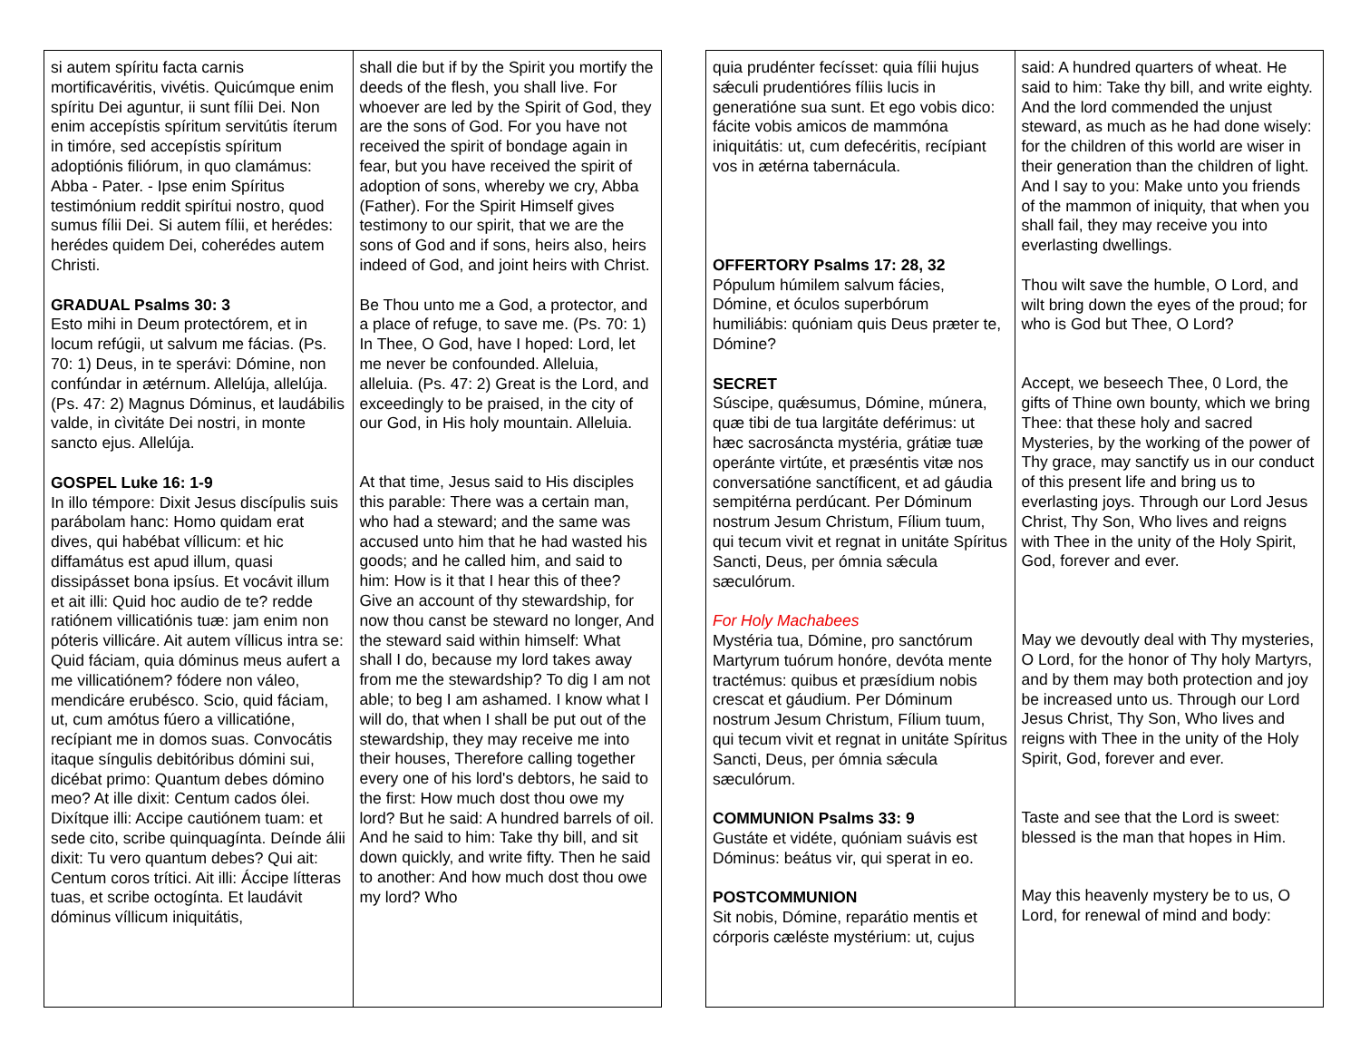| si autem spíritu facta carnis mortificavéritis, vivétis. Quicúmque enim spíritu Dei aguntur, ii sunt fílii Dei. Non enim accepístis spíritum servitútis íterum in timóre, sed accepístis spíritum adoptiónis filiórum, in quo clamámus: Abba - Pater. - Ipse enim Spíritus testimónium reddit spirítui nostro, quod sumus fílii Dei. Si autem fílii, et herédes: herédes quidem Dei, coherédes autem Christi. GRADUAL Psalms 30: 3 Esto mihi in Deum protectórem, et in locum refúgii, ut salvum me fácias. (Ps. 70: 1) Deus, in te sperávi: Dómine, non confúndar in ætérnum. Allelúja, allelúja. (Ps. 47: 2) Magnus Dóminus, et laudábilis valde, in cìvitáte Dei nostri, in monte sancto ejus. Allelúja. GOSPEL Luke 16: 1-9 In illo témpore: Dixit Jesus discípulis suis parábolam hanc: Homo quidam erat dives, qui habébat víllicum: et hic diffamátus est apud illum, quasi dissipásset bona ipsíus. Et vocávit illum et ait illi: Quid hoc audio de te? redde ratiónem villicatiónis tuæ: jam enim non póteris villicáre. Ait autem víllicus intra se: Quid fáciam, quia dóminus meus aufert a me villicatiónem? fódere non váleo, mendicáre erubésco. Scio, quid fáciam, ut, cum amótus fúero a villicatióne, recípiant me in domos suas. Convocátis itaque síngulis debitóribus dómini sui, dicébat primo: Quantum debes dómino meo? At ille dixit: Centum cados ólei. Dixítque illi: Accipe cautiónem tuam: et sede cito, scribe quinquagínta. Deínde álii dixit: Tu vero quantum debes? Qui ait: Centum coros trítici. Ait illi: Áccipe lítteras tuas, et scribe octogínta. Et laudávit dóminus víllicum iniquitátis, | shall die but if by the Spirit you mortify the deeds of the flesh, you shall live. For whoever are led by the Spirit of God, they are the sons of God. For you have not received the spirit of bondage again in fear, but you have received the spirit of adoption of sons, whereby we cry, Abba (Father). For the Spirit Himself gives testimony to our spirit, that we are the sons of God and if sons, heirs also, heirs indeed of God, and joint heirs with Christ. Be Thou unto me a God, a protector, and a place of refuge, to save me. (Ps. 70: 1) In Thee, O God, have I hoped: Lord, let me never be confounded. Alleluia, alleluia. (Ps. 47: 2) Great is the Lord, and exceedingly to be praised, in the city of our God, in His holy mountain. Alleluia. At that time, Jesus said to His disciples this parable: There was a certain man, who had a steward; and the same was accused unto him that he had wasted his goods; and he called him, and said to him: How is it that I hear this of thee? Give an account of thy stewardship, for now thou canst be steward no longer, And the steward said within himself: What shall I do, because my lord takes away from me the stewardship? To dig I am not able; to beg I am ashamed. I know what I will do, that when I shall be put out of the stewardship, they may receive me into their houses, Therefore calling together every one of his lord's debtors, he said to the first: How much dost thou owe my lord? But he said: A hundred barrels of oil. And he said to him: Take thy bill, and sit down quickly, and write fifty. Then he said to another: And how much dost thou owe my lord? Who |
| quia prudénter fecísset: quia fílii hujus sǽculi prudentióres fíliis lucis in generatióne sua sunt. Et ego vobis dico: fácite vobis amicos de mammóna iniquitátis: ut, cum defecéritis, recípiant vos in ætérna tabernácula. OFFERTORY Psalms 17: 28, 32 Pópulum húmilem salvum fácies, Dómine, et óculos superbórum humiliábis: quóniam quis Deus præter te, Dómine? SECRET Súscipe, quǽsumus, Dómine, múnera, quæ tibi de tua largitáte deférimus: ut hæc sacrosáncta mystéria, grátiæ tuæ operánte virtúte, et præséntis vitæ nos conversatióne sanctíficent, et ad gáudia sempitérna perdúcant. Per Dóminum nostrum Jesum Christum, Fílium tuum, qui tecum vivit et regnat in unitáte Spíritus Sancti, Deus, per ómnia sǽcula sæculórum. For Holy Machabees Mystéria tua, Dómine, pro sanctórum Martyrum tuórum honóre, devóta mente tractémus: quibus et præsídium nobis crescat et gáudium. Per Dóminum nostrum Jesum Christum, Fílium tuum, qui tecum vivit et regnat in unitáte Spíritus Sancti, Deus, per ómnia sǽcula sæculórum. COMMUNION Psalms 33: 9 Gustáte et vidéte, quóniam suávis est Dóminus: beátus vir, qui sperat in eo. POSTCOMMUNION Sit nobis, Dómine, reparátio mentis et córporis cæléste mystérium: ut, cujus | said: A hundred quarters of wheat. He said to him: Take thy bill, and write eighty. And the lord commended the unjust steward, as much as he had done wisely: for the children of this world are wiser in their generation than the children of light. And I say to you: Make unto you friends of the mammon of iniquity, that when you shall fail, they may receive you into everlasting dwellings. Thou wilt save the humble, O Lord, and wilt bring down the eyes of the proud; for who is God but Thee, O Lord? Accept, we beseech Thee, 0 Lord, the gifts of Thine own bounty, which we bring Thee: that these holy and sacred Mysteries, by the working of the power of Thy grace, may sanctify us in our conduct of this present life and bring us to everlasting joys. Through our Lord Jesus Christ, Thy Son, Who lives and reigns with Thee in the unity of the Holy Spirit, God, forever and ever. May we devoutly deal with Thy mysteries, O Lord, for the honor of Thy holy Martyrs, and by them may both protection and joy be increased unto us. Through our Lord Jesus Christ, Thy Son, Who lives and reigns with Thee in the unity of the Holy Spirit, God, forever and ever. Taste and see that the Lord is sweet: blessed is the man that hopes in Him. May this heavenly mystery be to us, O Lord, for renewal of mind and body: |